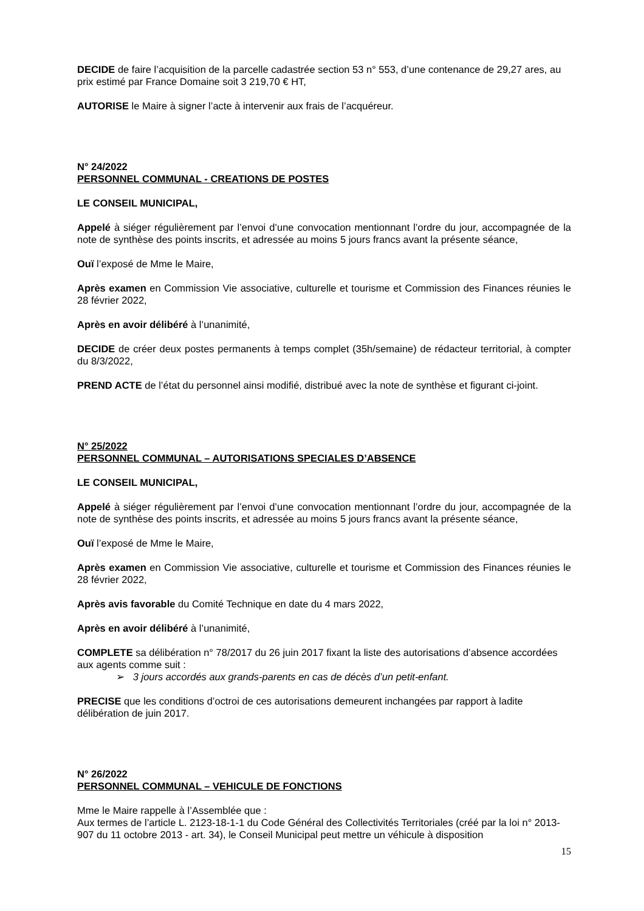DECIDE de faire l’acquisition de la parcelle cadastrée section 53 n° 553, d’une contenance de 29,27 ares, au prix estimé par France Domaine soit 3 219,70 € HT,
AUTORISE le Maire à signer l’acte à intervenir aux frais de l’acquéreur.
N° 24/2022
PERSONNEL COMMUNAL - CREATIONS DE POSTES
LE CONSEIL MUNICIPAL,
Appelé à siéger régulièrement par l’envoi d’une convocation mentionnant l’ordre du jour, accompagnée de la note de synthèse des points inscrits, et adressée au moins 5 jours francs avant la présente séance,
Ouï l’exposé de Mme le Maire,
Après examen en Commission Vie associative, culturelle et tourisme et Commission des Finances réunies le 28 février 2022,
Après en avoir délibéré à l’unanimité,
DECIDE de créer deux postes permanents à temps complet (35h/semaine) de rédacteur territorial, à compter du 8/3/2022,
PREND ACTE de l’état du personnel ainsi modifié, distribué avec la note de synthèse et figurant ci-joint.
N° 25/2022
PERSONNEL COMMUNAL – AUTORISATIONS SPECIALES D’ABSENCE
LE CONSEIL MUNICIPAL,
Appelé à siéger régulièrement par l’envoi d’une convocation mentionnant l’ordre du jour, accompagnée de la note de synthèse des points inscrits, et adressée au moins 5 jours francs avant la présente séance,
Ouï l’exposé de Mme le Maire,
Après examen en Commission Vie associative, culturelle et tourisme et Commission des Finances réunies le 28 février 2022,
Après avis favorable du Comité Technique en date du 4 mars 2022,
Après en avoir délibéré à l’unanimité,
COMPLETE sa délibération n° 78/2017 du 26 juin 2017 fixant la liste des autorisations d’absence accordées aux agents comme suit :
➢ 3 jours accordés aux grands-parents en cas de décès d’un petit-enfant.
PRECISE que les conditions d’octroi de ces autorisations demeurent inchangées par rapport à ladite délibération de juin 2017.
N° 26/2022
PERSONNEL COMMUNAL – VEHICULE DE FONCTIONS
Mme le Maire rappelle à l’Assemblée que :
Aux termes de l’article L. 2123-18-1-1 du Code Général des Collectivités Territoriales (créé par la loi n° 2013-907 du 11 octobre 2013 - art. 34), le Conseil Municipal peut mettre un véhicule à disposition
15